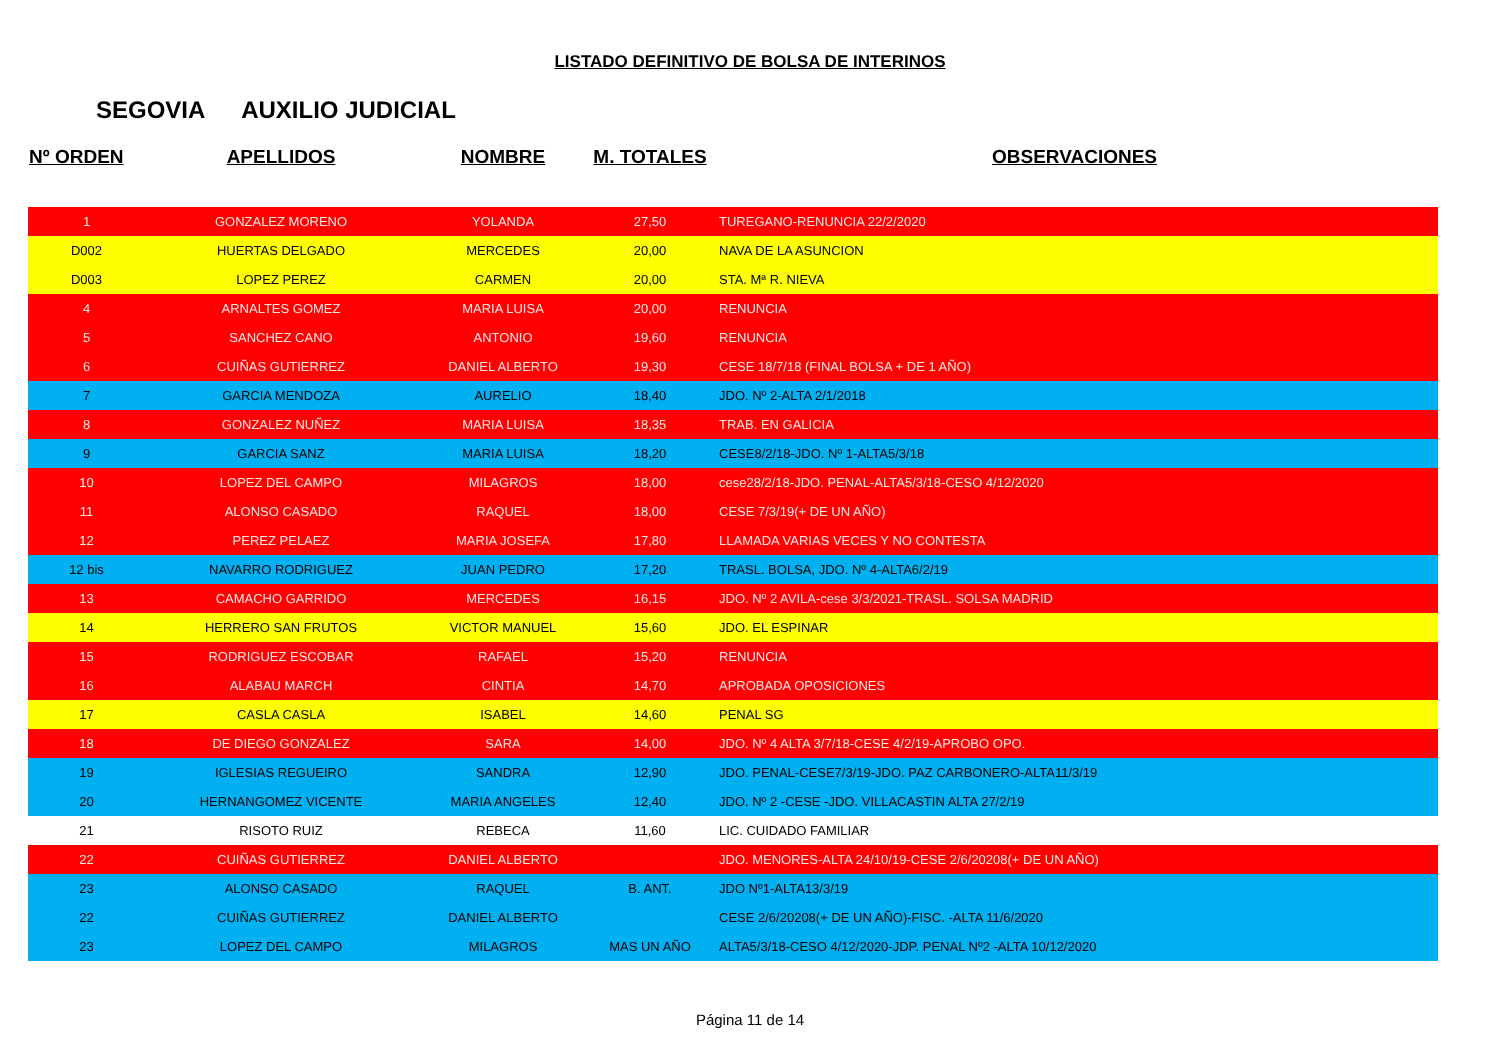LISTADO DEFINITIVO DE BOLSA DE INTERINOS
SEGOVIA AUXILIO JUDICIAL
| Nº ORDEN | APELLIDOS | NOMBRE | M. TOTALES | OBSERVACIONES |
| --- | --- | --- | --- | --- |
| 1 | GONZALEZ MORENO | YOLANDA | 27,50 | TUREGANO-RENUNCIA 22/2/2020 |
| D002 | HUERTAS DELGADO | MERCEDES | 20,00 | NAVA DE LA ASUNCION |
| D003 | LOPEZ PEREZ | CARMEN | 20,00 | STA. Mª R. NIEVA |
| 4 | ARNALTES GOMEZ | MARIA LUISA | 20,00 | RENUNCIA |
| 5 | SANCHEZ CANO | ANTONIO | 19,60 | RENUNCIA |
| 6 | CUIÑAS GUTIERREZ | DANIEL ALBERTO | 19,30 | CESE 18/7/18 (FINAL BOLSA + DE 1 AÑO) |
| 7 | GARCIA MENDOZA | AURELIO | 18,40 | JDO. Nº 2-ALTA 2/1/2018 |
| 8 | GONZALEZ NUÑEZ | MARIA LUISA | 18,35 | TRAB. EN GALICIA |
| 9 | GARCIA SANZ | MARIA LUISA | 18,20 | CESE8/2/18-JDO. Nº 1-ALTA5/3/18 |
| 10 | LOPEZ DEL CAMPO | MILAGROS | 18,00 | cese28/2/18-JDO. PENAL-ALTA5/3/18-CESO 4/12/2020 |
| 11 | ALONSO CASADO | RAQUEL | 18,00 | CESE 7/3/19(+ DE UN AÑO) |
| 12 | PEREZ PELAEZ | MARIA JOSEFA | 17,80 | LLAMADA VARIAS VECES Y NO CONTESTA |
| 12 bis | NAVARRO RODRIGUEZ | JUAN PEDRO | 17,20 | TRASL. BOLSA, JDO. Nº 4-ALTA6/2/19 |
| 13 | CAMACHO GARRIDO | MERCEDES | 16,15 | JDO. Nº 2 AVILA-cese 3/3/2021-TRASL. SOLSA MADRID |
| 14 | HERRERO SAN FRUTOS | VICTOR MANUEL | 15,60 | JDO. EL ESPINAR |
| 15 | RODRIGUEZ ESCOBAR | RAFAEL | 15,20 | RENUNCIA |
| 16 | ALABAU MARCH | CINTIA | 14,70 | APROBADA OPOSICIONES |
| 17 | CASLA CASLA | ISABEL | 14,60 | PENAL SG |
| 18 | DE DIEGO GONZALEZ | SARA | 14,00 | JDO. Nº 4 ALTA 3/7/18-CESE 4/2/19-APROBO OPO. |
| 19 | IGLESIAS REGUEIRO | SANDRA | 12,90 | JDO. PENAL-CESE7/3/19-JDO. PAZ CARBONERO-ALTA11/3/19 |
| 20 | HERNANGOMEZ VICENTE | MARIA ANGELES | 12,40 | JDO. Nº 2 -CESE -JDO. VILLACASTIN ALTA 27/2/19 |
| 21 | RISOTO RUIZ | REBECA | 11,60 | LIC. CUIDADO FAMILIAR |
| 22 | CUIÑAS GUTIERREZ | DANIEL ALBERTO | | JDO. MENORES-ALTA 24/10/19-CESE 2/6/20208(+ DE UN AÑO) |
| 23 | ALONSO CASADO | RAQUEL | B. ANT. | JDO Nº1-ALTA13/3/19 |
| 22 | CUIÑAS GUTIERREZ | DANIEL ALBERTO | | CESE 2/6/20208(+ DE UN AÑO)-FISC. -ALTA 11/6/2020 |
| 23 | LOPEZ DEL CAMPO | MILAGROS | MAS UN AÑO | ALTA5/3/18-CESO 4/12/2020-JDP. PENAL Nº2 -ALTA 10/12/2020 |
Página 11 de 14